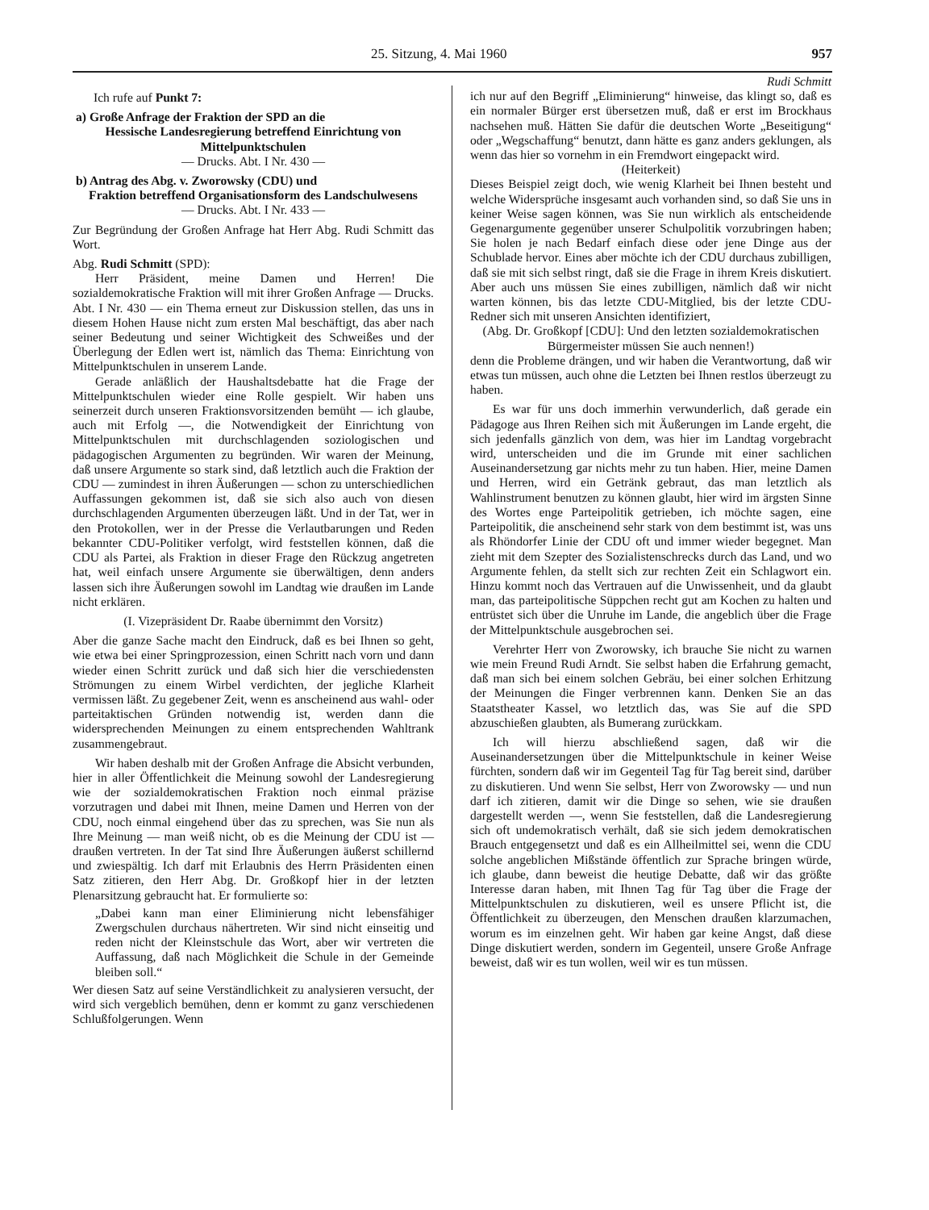25. Sitzung, 4. Mai 1960 957
Ich rufe auf Punkt 7:
a) Große Anfrage der Fraktion der SPD an die
Hessische Landesregierung betreffend Einrichtung von Mittelpunktschulen
— Drucks. Abt. I Nr. 430 —
b) Antrag des Abg. v. Zworowsky (CDU) und
Fraktion betreffend Organisationsform des Landschulwesens
— Drucks. Abt. I Nr. 433 —
Zur Begründung der Großen Anfrage hat Herr Abg. Rudi Schmitt das Wort.
Abg. Rudi Schmitt (SPD):
Herr Präsident, meine Damen und Herren! Die sozialdemokratische Fraktion will mit ihrer Großen Anfrage — Drucks. Abt. I Nr. 430 — ein Thema erneut zur Diskussion stellen, das uns in diesem Hohen Hause nicht zum ersten Mal beschäftigt, das aber nach seiner Bedeutung und seiner Wichtigkeit des Schweißes und der Überlegung der Edlen wert ist, nämlich das Thema: Einrichtung von Mittelpunktschulen in unserem Lande.
Gerade anläßlich der Haushaltsdebatte hat die Frage der Mittelpunktschulen wieder eine Rolle gespielt. Wir haben uns seinerzeit durch unseren Fraktionsvorsitzenden bemüht — ich glaube, auch mit Erfolg —, die Notwendigkeit der Einrichtung von Mittelpunktschulen mit durchschlagenden soziologischen und pädagogischen Argumenten zu begründen. Wir waren der Meinung, daß unsere Argumente so stark sind, daß letztlich auch die Fraktion der CDU — zumindest in ihren Äußerungen — schon zu unterschiedlichen Auffassungen gekommen ist, daß sie sich also auch von diesen durchschlagenden Argumenten überzeugen läßt. Und in der Tat, wer in den Protokollen, wer in der Presse die Verlautbarungen und Reden bekannter CDU-Politiker verfolgt, wird feststellen können, daß die CDU als Partei, als Fraktion in dieser Frage den Rückzug angetreten hat, weil einfach unsere Argumente sie überwältigen, denn anders lassen sich ihre Äußerungen sowohl im Landtag wie draußen im Lande nicht erklären.
(I. Vizepräsident Dr. Raabe übernimmt den Vorsitz)
Aber die ganze Sache macht den Eindruck, daß es bei Ihnen so geht, wie etwa bei einer Springprozession, einen Schritt nach vorn und dann wieder einen Schritt zurück und daß sich hier die verschiedensten Strömungen zu einem Wirbel verdichten, der jegliche Klarheit vermissen läßt. Zu gegebener Zeit, wenn es anscheinend aus wahl- oder parteitaktischen Gründen notwendig ist, werden dann die widersprechenden Meinungen zu einem entsprechenden Wahltrank zusammengebraut.
Wir haben deshalb mit der Großen Anfrage die Absicht verbunden, hier in aller Öffentlichkeit die Meinung sowohl der Landesregierung wie der sozialdemokratischen Fraktion noch einmal präzise vorzutragen und dabei mit Ihnen, meine Damen und Herren von der CDU, noch einmal eingehend über das zu sprechen, was Sie nun als Ihre Meinung — man weiß nicht, ob es die Meinung der CDU ist — draußen vertreten. In der Tat sind Ihre Äußerungen äußerst schillernd und zwiespältig. Ich darf mit Erlaubnis des Herrn Präsidenten einen Satz zitieren, den Herr Abg. Dr. Großkopf hier in der letzten Plenarsitzung gebraucht hat. Er formulierte so:
„Dabei kann man einer Eliminierung nicht lebensfähiger Zwergschulen durchaus nähertreten. Wir sind nicht einseitig und reden nicht der Kleinstschule das Wort, aber wir vertreten die Auffassung, daß nach Möglichkeit die Schule in der Gemeinde bleiben soll.“
Wer diesen Satz auf seine Verständlichkeit zu analysieren versucht, der wird sich vergeblich bemühen, denn er kommt zu ganz verschiedenen Schlußfolgerungen. Wenn
Rudi Schmitt
ich nur auf den Begriff „Eliminierung“ hinweise, das klingt so, daß es ein normaler Bürger erst übersetzen muß, daß er erst im Brockhaus nachsehen muß. Hätten Sie dafür die deutschen Worte „Beseitigung“ oder „Wegschaffung“ benutzt, dann hätte es ganz anders geklungen, als wenn das hier so vornehm in ein Fremdwort eingepackt wird.
(Heiterkeit)
Dieses Beispiel zeigt doch, wie wenig Klarheit bei Ihnen besteht und welche Widersprüche insgesamt auch vorhanden sind, so daß Sie uns in keiner Weise sagen können, was Sie nun wirklich als entscheidende Gegenargumente gegenüber unserer Schulpolitik vorzubringen haben; Sie holen je nach Bedarf einfach diese oder jene Dinge aus der Schublade hervor. Eines aber möchte ich der CDU durchaus zubilligen, daß sie mit sich selbst ringt, daß sie die Frage in ihrem Kreis diskutiert. Aber auch uns müssen Sie eines zubilligen, nämlich daß wir nicht warten können, bis das letzte CDU-Mitglied, bis der letzte CDU-Redner sich mit unseren Ansichten identifiziert,
(Abg. Dr. Großkopf [CDU]: Und den letzten sozialdemokratischen Bürgermeister müssen Sie auch nennen!)
denn die Probleme drängen, und wir haben die Verantwortung, daß wir etwas tun müssen, auch ohne die Letzten bei Ihnen restlos überzeugt zu haben.
Es war für uns doch immerhin verwunderlich, daß gerade ein Pädagoge aus Ihren Reihen sich mit Äußerungen im Lande ergeht, die sich jedenfalls gänzlich von dem, was hier im Landtag vorgebracht wird, unterscheiden und die im Grunde mit einer sachlichen Auseinandersetzung gar nichts mehr zu tun haben. Hier, meine Damen und Herren, wird ein Getränk gebraut, das man letztlich als Wahlinstrument benutzen zu können glaubt, hier wird im ärgsten Sinne des Wortes enge Parteipolitik getrieben, ich möchte sagen, eine Parteipolitik, die anscheinend sehr stark von dem bestimmt ist, was uns als Rhöndorfer Linie der CDU oft und immer wieder begegnet. Man zieht mit dem Szepter des Sozialistenschrecks durch das Land, und wo Argumente fehlen, da stellt sich zur rechten Zeit ein Schlagwort ein. Hinzu kommt noch das Vertrauen auf die Unwissenheit, und da glaubt man, das parteipolitische Süppchen recht gut am Kochen zu halten und entrüstet sich über die Unruhe im Lande, die angeblich über die Frage der Mittelpunktschule ausgebrochen sei.
Verehrter Herr von Zworowsky, ich brauche Sie nicht zu warnen wie mein Freund Rudi Arndt. Sie selbst haben die Erfahrung gemacht, daß man sich bei einem solchen Gebräu, bei einer solchen Erhitzung der Meinungen die Finger verbrennen kann. Denken Sie an das Staatstheater Kassel, wo letztlich das, was Sie auf die SPD abzuschießen glaubten, als Bumerang zurückkam.
Ich will hierzu abschließend sagen, daß wir die Auseinandersetzungen über die Mittelpunktschule in keiner Weise fürchten, sondern daß wir im Gegenteil Tag für Tag bereit sind, darüber zu diskutieren. Und wenn Sie selbst, Herr von Zworowsky — und nun darf ich zitieren, damit wir die Dinge so sehen, wie sie draußen dargestellt werden —, wenn Sie feststellen, daß die Landesregierung sich oft undemokratisch verhält, daß sie sich jedem demokratischen Brauch entgegensetzt und daß es ein Allheilmittel sei, wenn die CDU solche angeblichen Mißstände öffentlich zur Sprache bringen würde, ich glaube, dann beweist die heutige Debatte, daß wir das größte Interesse daran haben, mit Ihnen Tag für Tag über die Frage der Mittelpunktschulen zu diskutieren, weil es unsere Pflicht ist, die Öffentlichkeit zu überzeugen, den Menschen draußen klarzumachen, worum es im einzelnen geht. Wir haben gar keine Angst, daß diese Dinge diskutiert werden, sondern im Gegenteil, unsere Große Anfrage beweist, daß wir es tun wollen, weil wir es tun müssen.